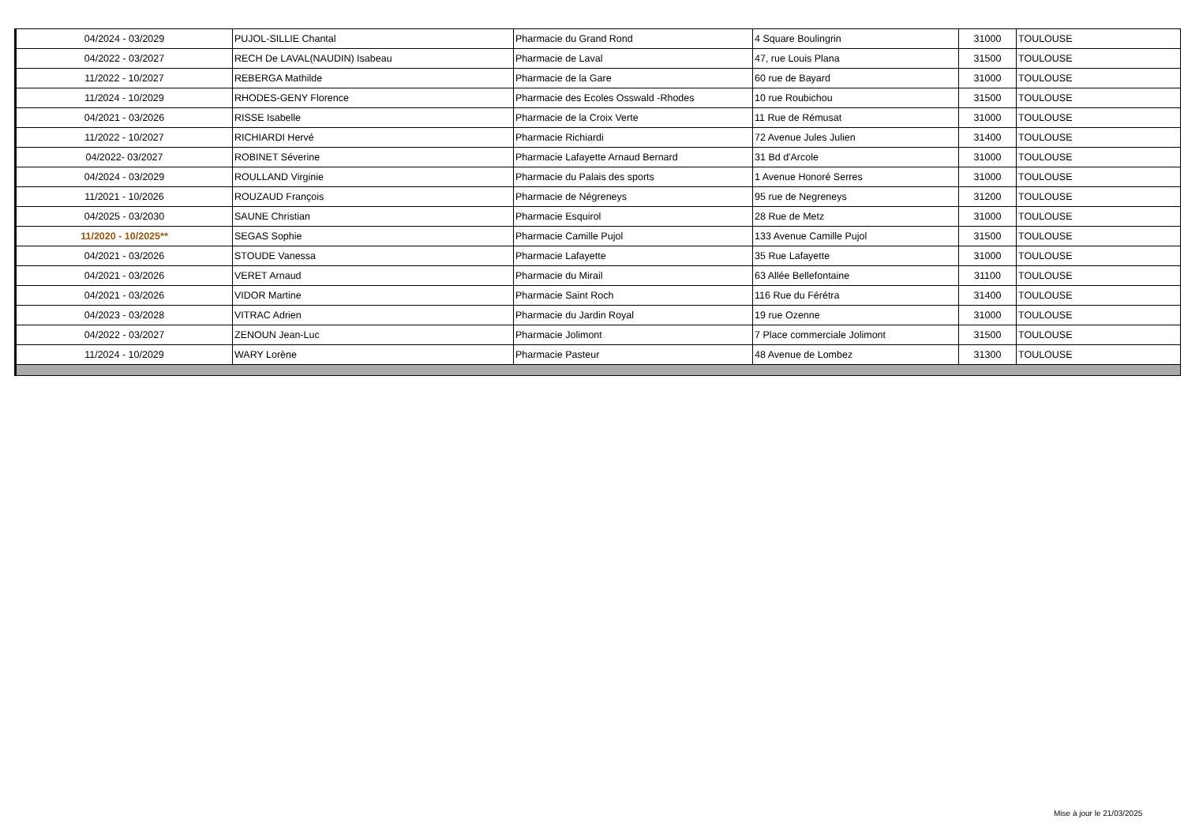| 04/2024 - 03/2029 | PUJOL-SILLIE Chantal | Pharmacie du Grand Rond | 4 Square Boulingrin | 31000 | TOULOUSE |
| 04/2022 - 03/2027 | RECH De LAVAL(NAUDIN) Isabeau | Pharmacie de Laval | 47, rue Louis Plana | 31500 | TOULOUSE |
| 11/2022 - 10/2027 | REBERGA Mathilde | Pharmacie de la Gare | 60 rue de Bayard | 31000 | TOULOUSE |
| 11/2024 - 10/2029 | RHODES-GENY Florence | Pharmacie des Ecoles Osswald -Rhodes | 10 rue Roubichou | 31500 | TOULOUSE |
| 04/2021 - 03/2026 | RISSE Isabelle | Pharmacie de la Croix Verte | 11 Rue de Rémusat | 31000 | TOULOUSE |
| 11/2022 - 10/2027 | RICHIARDI Hervé | Pharmacie Richiardi | 72 Avenue Jules Julien | 31400 | TOULOUSE |
| 04/2022- 03/2027 | ROBINET Séverine | Pharmacie Lafayette Arnaud Bernard | 31 Bd d'Arcole | 31000 | TOULOUSE |
| 04/2024 - 03/2029 | ROULLAND Virginie | Pharmacie du Palais des sports | 1 Avenue Honoré Serres | 31000 | TOULOUSE |
| 11/2021 - 10/2026 | ROUZAUD François | Pharmacie de Négreneys | 95 rue de Negreneys | 31200 | TOULOUSE |
| 04/2025 - 03/2030 | SAUNE Christian | Pharmacie Esquirol | 28 Rue de Metz | 31000 | TOULOUSE |
| 11/2020 - 10/2025** | SEGAS Sophie | Pharmacie Camille Pujol | 133 Avenue Camille Pujol | 31500 | TOULOUSE |
| 04/2021 - 03/2026 | STOUDE Vanessa | Pharmacie Lafayette | 35 Rue Lafayette | 31000 | TOULOUSE |
| 04/2021 - 03/2026 | VERET Arnaud | Pharmacie du Mirail | 63 Allée Bellefontaine | 31100 | TOULOUSE |
| 04/2021 - 03/2026 | VIDOR Martine | Pharmacie Saint Roch | 116 Rue du Férétra | 31400 | TOULOUSE |
| 04/2023 - 03/2028 | VITRAC Adrien | Pharmacie du Jardin Royal | 19 rue Ozenne | 31000 | TOULOUSE |
| 04/2022 - 03/2027 | ZENOUN Jean-Luc | Pharmacie Jolimont | 7 Place commerciale Jolimont | 31500 | TOULOUSE |
| 11/2024 - 10/2029 | WARY Lorène | Pharmacie Pasteur | 48 Avenue de Lombez | 31300 | TOULOUSE |
Mise à jour le 21/03/2025